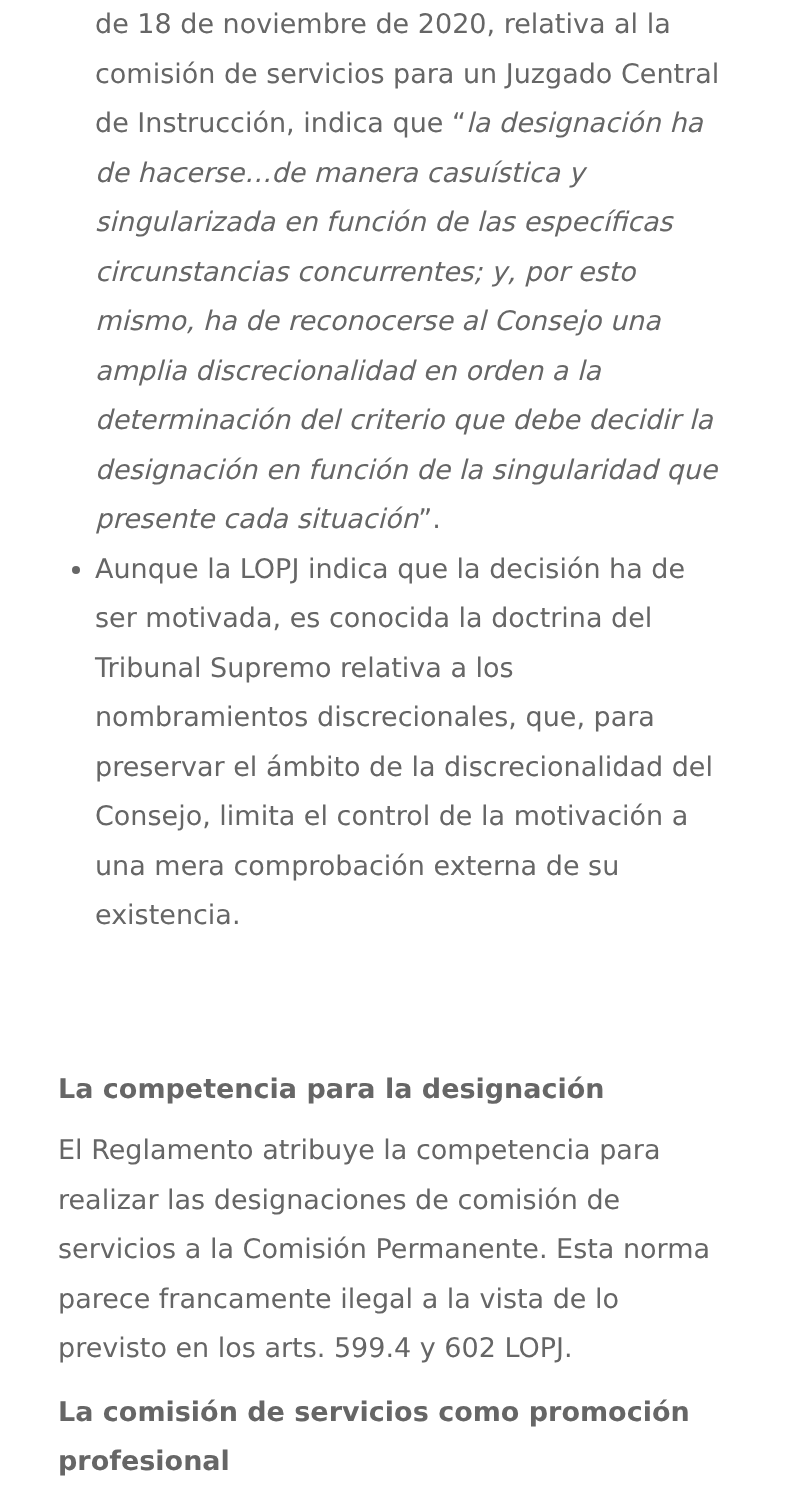de 18 de noviembre de 2020, relativa al la comisión de servicios para un Juzgado Central de Instrucción, indica que “la designación ha de hacerse…de manera casuística y singularizada en función de las específicas circunstancias concurrentes; y, por esto mismo, ha de reconocerse al Consejo una amplia discrecionalidad en orden a la determinación del criterio que debe decidir la designación en función de la singularidad que presente cada situación”.
Aunque la LOPJ indica que la decisión ha de ser motivada, es conocida la doctrina del Tribunal Supremo relativa a los nombramientos discrecionales, que, para preservar el ámbito de la discrecionalidad del Consejo, limita el control de la motivación a una mera comprobación externa de su existencia.
La competencia para la designación
El Reglamento atribuye la competencia para realizar las designaciones de comisión de servicios a la Comisión Permanente. Esta norma parece francamente ilegal a la vista de lo previsto en los arts. 599.4 y 602 LOPJ.
La comisión de servicios como promoción profesional